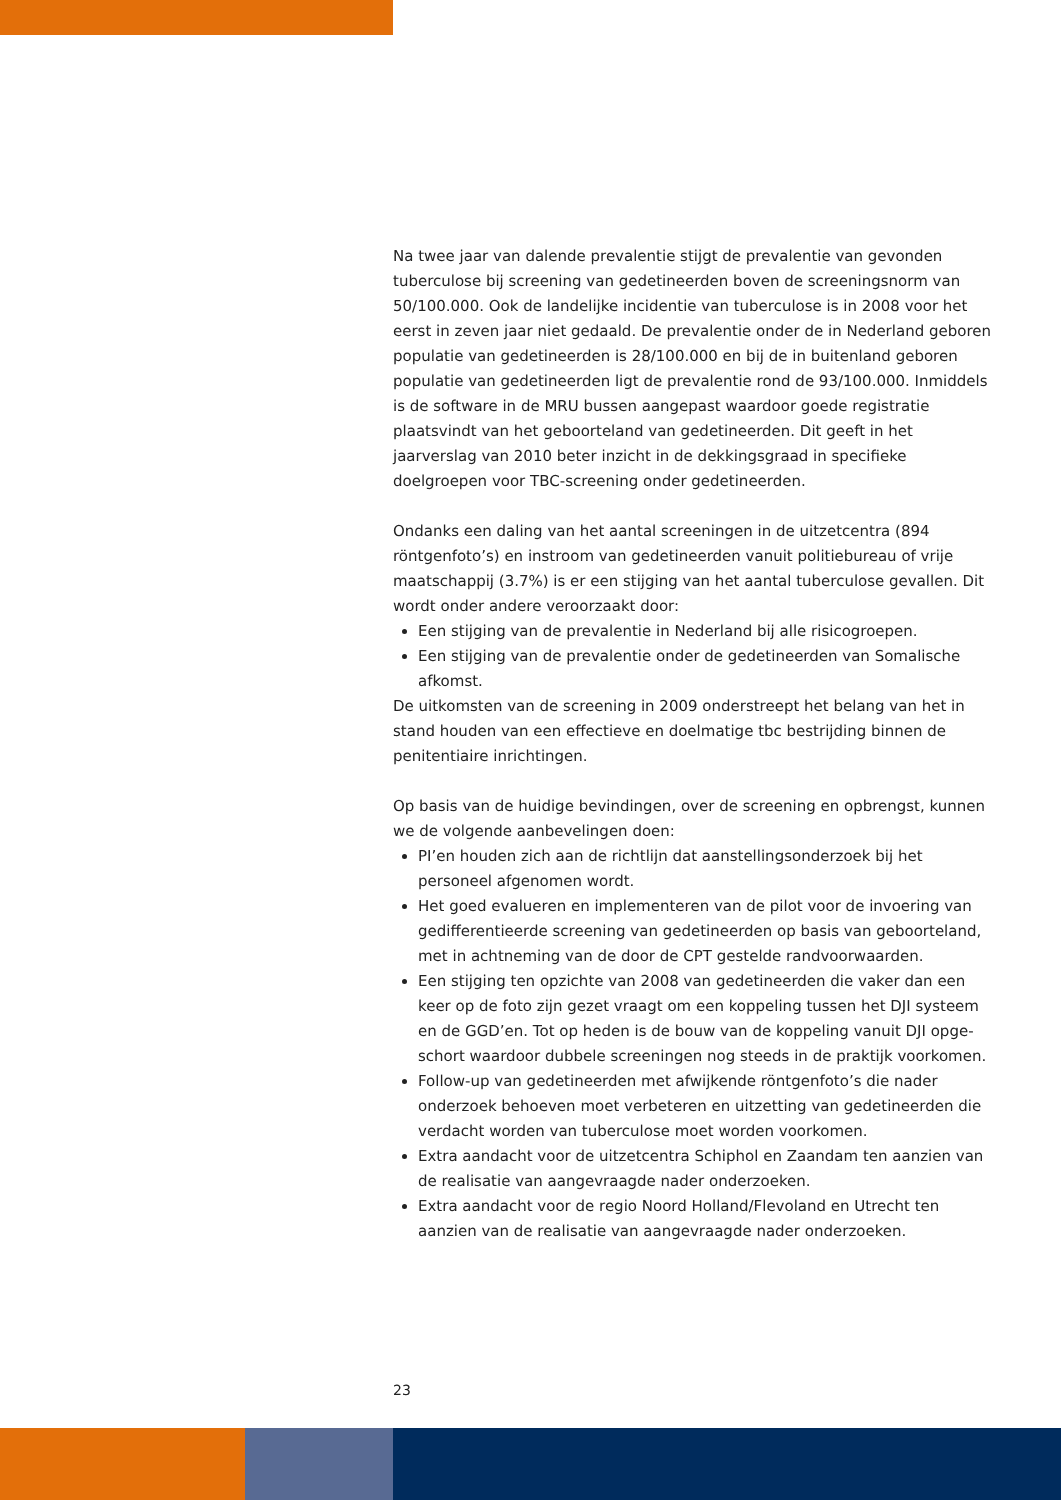Na twee jaar van dalende prevalentie stijgt de prevalentie van gevonden tuberculose bij screening van gedetineerden boven de screeningsnorm van 50/100.000. Ook de landelijke incidentie van tuberculose is in 2008 voor het eerst in zeven jaar niet gedaald. De prevalentie onder de in Nederland geboren populatie van gedetineerden is 28/100.000 en bij de in buitenland geboren populatie van gedetineerden ligt de prevalentie rond de 93/100.000. Inmiddels is de software in de MRU bussen aangepast waardoor goede registratie plaatsvindt van het geboorteland van gedetineerden. Dit geeft in het jaarverslag van 2010 beter inzicht in de dekkingsgraad in specifieke doelgroepen voor TBC-screening onder gedetineerden.
Ondanks een daling van het aantal screeningen in de uitzetcentra (894 röntgenfoto’s) en instroom van gedetineerden vanuit politiebureau of vrije maatschappij (3.7%) is er een stijging van het aantal tuberculose gevallen. Dit wordt onder andere veroorzaakt door:
Een stijging van de prevalentie in Nederland bij alle risicogroepen.
Een stijging van de prevalentie onder de gedetineerden van Somalische afkomst.
De uitkomsten van de screening in 2009 onderstreept het belang van het in stand houden van een effectieve en doelmatige tbc bestrijding binnen de penitentiaire inrichtingen.
Op basis van de huidige bevindingen, over de screening en opbrengst, kunnen we de volgende aanbevelingen doen:
PI’en houden zich aan de richtlijn dat aanstellingsonderzoek bij het personeel afgenomen wordt.
Het goed evalueren en implementeren van de pilot voor de invoering van gedifferentieerde screening van gedetineerden op basis van geboorteland, met in achtneming van de door de CPT gestelde randvoorwaarden.
Een stijging ten opzichte van 2008 van gedetineerden die vaker dan een keer op de foto zijn gezet vraagt om een koppeling tussen het DJI systeem en de GGD’en. Tot op heden is de bouw van de koppeling vanuit DJI opge-schort waardoor dubbele screeningen nog steeds in de praktijk voorkomen.
Follow-up van gedetineerden met afwijkende röntgenfoto’s die nader onderzoek behoeven moet verbeteren en uitzetting van gedetineerden die verdacht worden van tuberculose moet worden voorkomen.
Extra aandacht voor de uitzetcentra Schiphol en Zaandam ten aanzien van de realisatie van aangevraagde nader onderzoeken.
Extra aandacht voor de regio Noord Holland/Flevoland en Utrecht ten aanzien van de realisatie van aangevraagde nader onderzoeken.
23